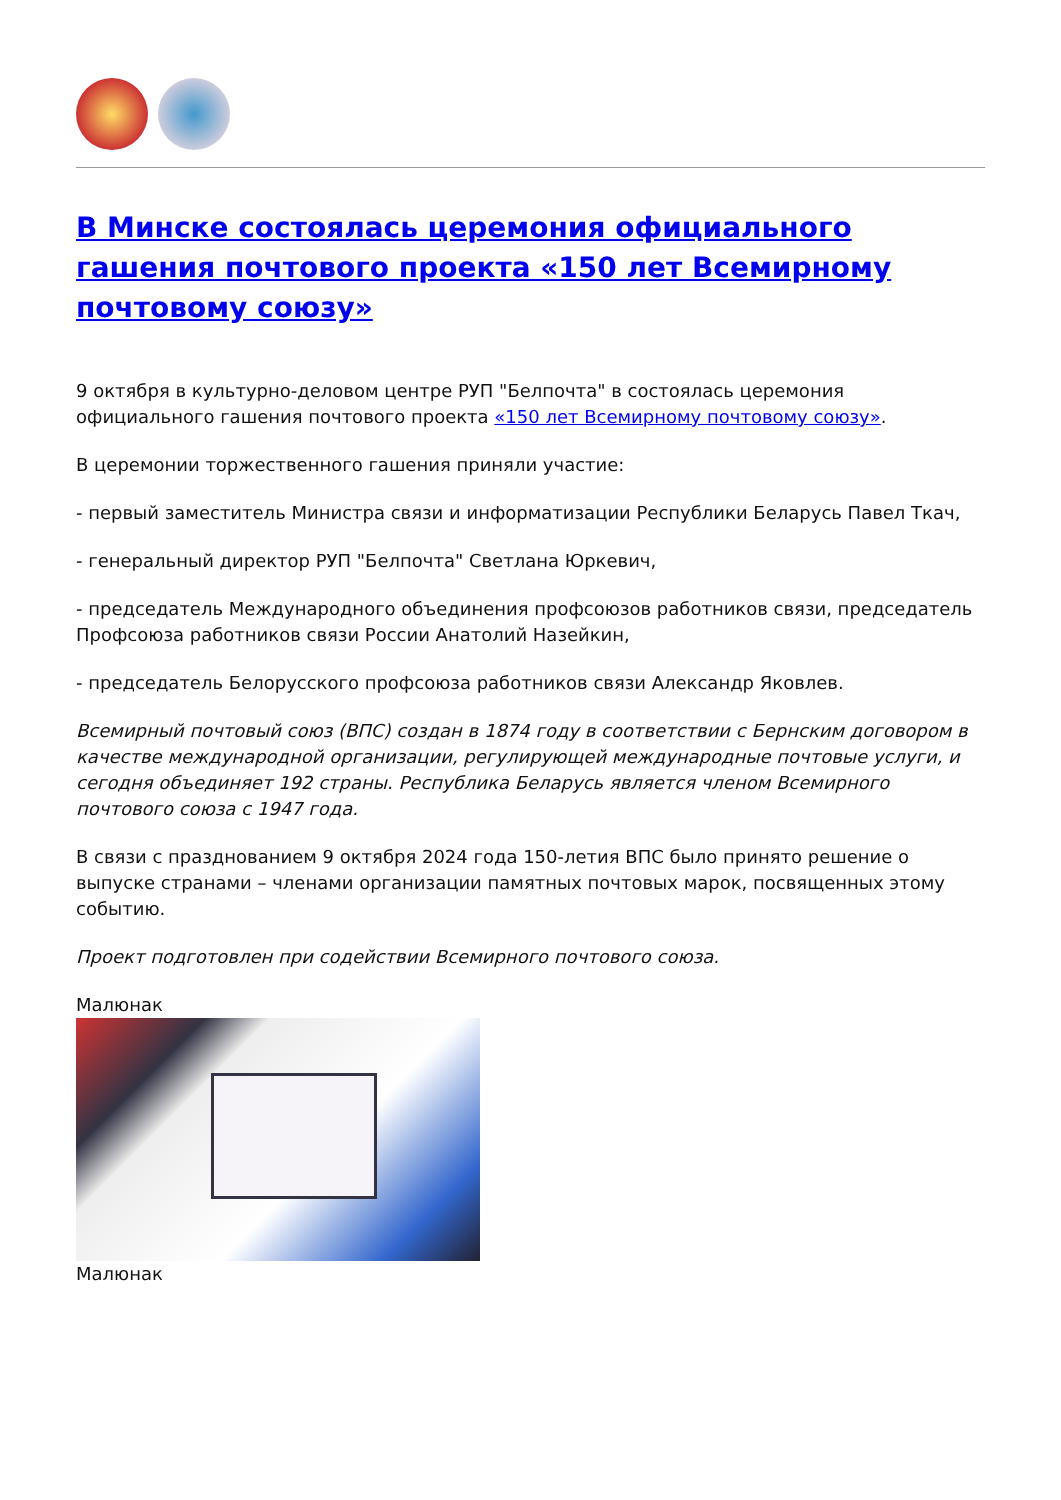В Минске состоялась церемония официального гашения почтового проекта «150 лет Всемирному почтовому союзу»
9 октября в культурно-деловом центре РУП "Белпочта" в состоялась церемония официального гашения почтового проекта «150 лет Всемирному почтовому союзу».
В церемонии торжественного гашения приняли участие:
- первый заместитель Министра связи и информатизации Республики Беларусь Павел Ткач,
- генеральный директор РУП "Белпочта" Светлана Юркевич,
- председатель Международного объединения профсоюзов работников связи, председатель Профсоюза работников связи России Анатолий Назейкин,
- председатель Белорусского профсоюза работников связи Александр Яковлев.
Всемирный почтовый союз (ВПС) создан в 1874 году в соответствии с Бернским договором в качестве международной организации, регулирующей международные почтовые услуги, и сегодня объединяет 192 страны. Республика Беларусь является членом Всемирного почтового союза с 1947 года.
В связи с празднованием 9 октября 2024 года 150-летия ВПС было принято решение о выпуске странами – членами организации памятных почтовых марок, посвященных этому событию.
Проект подготовлен при содействии Всемирного почтового союза.
Малюнак
Малюнак